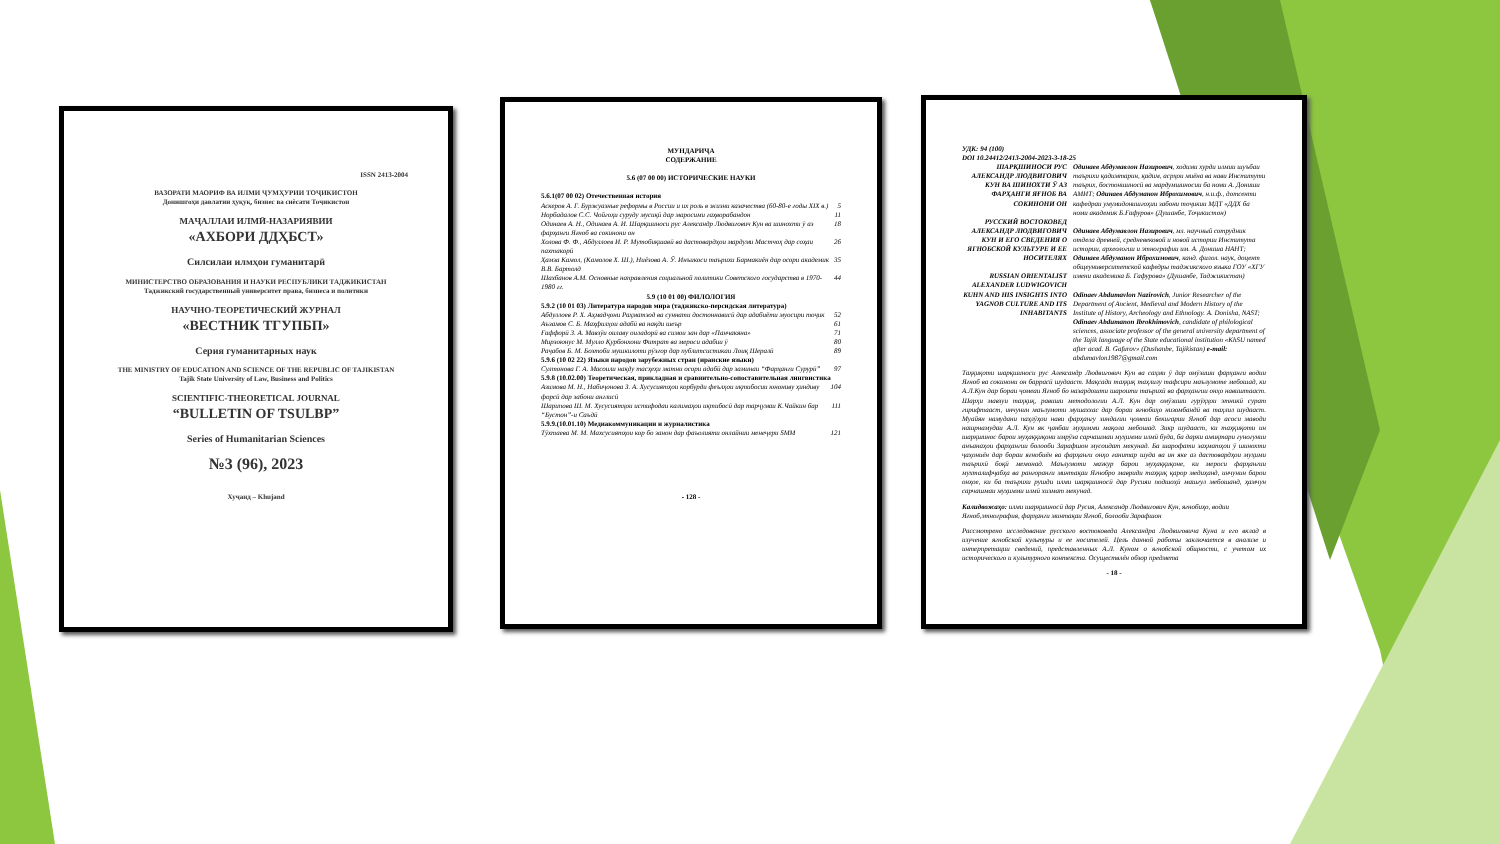ISSN 2413-2004
ВАЗОРАТИ МАОРИФ ВА ИЛМИ ҶУМҲУРИИ ТОҶИКИСТОН
Донишгоҳи давлатии ҳуқуқ, бизнес ва сиёсати Тоҷикистон
МАҶАЛЛАИ ИЛМӢ-НАЗАРИЯВИИ
«АХБОРИ ДДҲБСТ»
Силсилаи илмҳои гуманитарӣ
МИНИСТЕРСТВО ОБРАЗОВАНИЯ И НАУКИ РЕСПУБЛИКИ ТАДЖИКИСТАН
Таджикский государственный университет права, бизнеса и политики
НАУЧНО-ТЕОРЕТИЧЕСКИЙ ЖУРНАЛ
«ВЕСТНИК ТГУПБП»
Серия гуманитарных наук
THE MINISTRY OF EDUCATION AND SCIENCE OF THE REPUBLIC OF TAJIKISTAN
Tajik State University of Law, Business and Politics
SCIENTIFIC-THEORETICAL JOURNAL
“BULLETIN OF TSULBP”
Series of Humanitarian Sciences
№3 (96), 2023
Хуҷанд – Khujand
МУНДАРИҶА
СОДЕРЖАНИЕ
5.6 (07 00 00) ИСТОРИЧЕСКИЕ НАУКИ
5.6.1(07 00 02) Отечественная история
Аскеров А. Г. Буржуазные реформы в России и их роль в жизни казачества (60-80-е годы XIX в.) 5
Норбадалов С.С. Чойгоҳи суруду мусиқӣ дар маросими гаҳворабандон 11
Одинаев А. Н., Одинаев А. И. Шарқшиноси рус Александр Людвигович Кун ва шинохти ӯ аз фарҳанги Яғноб ва сокинони он 18
Холова Ф. Ф., Абдуллоев И. Р. Мутобиқшавӣ ва дастовардҳои мардуми Мастчоҳ дар соҳаи пахтакорӣ 26
Ҳамза Камол, (Камолов Х. Ш.), Ниёзова А. Ӯ. Инъикоси таърихи Бармакиён дар осори академик В.В. Бартолд 35
Шахбанов А.М. Основные направления социальной политики Советского государства в 1970-1980 гг. 44
5.9 (10 01 00) ФИЛОЛОГИЯ
5.9.2 (10 01 03) Литература народов мира (таджикско-персидская литература)
Абдуллоев Р. Х. Аҳмадҷони Раҳматзод ва суннати достоннависӣ дар адабиёти муосири тоҷик 52
Аъзамов С. Б. Маҳфилҳои адабӣ ва нақди шеър 61
Ғаффорӣ З. А. Мавзӯи оилаву оиладорӣ ва симои зан дар «Панчакяна» 71
Мирзоюнус М. Мулло Қурбонхони Фитрат ва мероси адабии ӯ 80
Раҷабов Б. М. Бозтоби мушкилоти рӯзгор дар публитсистикаи Лоиқ Шералӣ 89
5.9.6 (10 02 22) Языки народов зарубежных стран (иранские языки)
Султонова Г. А. Масоили нақду тасҳеҳи матни осори адабӣ дар заминаи “Фарҳанги Сурурӣ” 97
5.9.8 (10.02.00) Теоретическая, прикладная и сравнительно-сопоставительная лингвистика
Азимова М. Н., Набиҷонова З. А. Хусусиятҳои корбурди феълҳои иқтибосии юнониву ҳиндиву форсӣ дар забони англисӣ 104
Шарипова Ш. М. Хусусиятҳои истифодаи калимаҳои иқтибосӣ дар тарҷумаи К.Чайкин бар “Бустон”-и Саъдӣ 111
5.9.9.(10.01.10) Медиакоммуникации и журналистика
Тӯхтаева М. М. Махсусиятҳои кор бо занон дар фаъолияти онлайнии менеҷери SMM 121
- 128 -
УДК: 94 (100)
DOI 10.24412/2413-2004-2023-3-18-25
ШАРҚШИНОСИ РУС АЛЕКСАНДР ЛЮДВИГОВИЧ КУН ВА ШИНОХТИ Ӯ АЗ ФАРҲАНГИ ЯҒНОБ ВА СОКИНОНИ ОН
РУССКИЙ ВОСТОКОВЕД АЛЕКСАНДР ЛЮДВИГОВИЧ КУН И ЕГО СВЕДЕНИЯ О ЯГНОБСКОЙ КУЛЬТУРЕ И ЕЕ НОСИТЕЛЯХ
RUSSIAN ORIENTALIST ALEXANDER LUDWIGOVICH KUHN AND HIS INSIGHTS INTO YAGNOB CULTURE AND ITS INHABITANTS
Одинаев Абдумавлон Назирович, ходими хурди илмии шуъбаи таърихи қадимтарин, қадим, асрҳои миёна ва нави Институти таърих, бостоншиносӣ ва мардумшиносии ба номи А. Дониши АМИТ; Одинаев Абдуманон Иброхимович, н.и.ф., дотсенти кафедраи умумидонишгоҳии забони тоҷикии МДТ «ДДХ ба номи академик Б.Ғафуров» (Душанбе, Тоҷикистон)
Одинаев Абдумавлон Назирович, мл. научный сотрудник отдела древней, средневековой и новой истории Института истории, археологии и этнографии им. А. Дониша НАНТ; Одинаев Абдуманон Иброхимович, канд. филол. наук, доцент общеуниверситетской кафедры таджикского языка ГОУ «ХГУ имени академика Б. Гафурова» (Душанбе, Таджикистан)
Odinaev Abdumavlon Nazirovich, Junior Researcher of the Department of Ancient, Medieval and Modern History of the Institute of History, Archeology and Ethnology. A. Donisha, NAST; Odinaev Abdumanon Ibrokhimovich, candidate of philological sciences, associate professor of the general university department of the Tajik language of the State educational institution «KhSU named after acad. B. Gafurov» (Dushanbe, Tajikistan) e-mail: abdumavlon1987@gmail.com
Таҳқиқоти шарқшиноси рус Александр Людвигович Кун ва саҳми ӯ дар омӯзиши фарҳанги водии Яғноб ва сокинони он баррасӣ шудааст. Мақсади таҳқиқ таҳлилу тафсири маълумоте мебошад, ки А.Л.Кун дар бораи ҷомеаи Яғноб бо назардошти шароити таърихӣ ва фарҳангии онҳо навиштааст. Шарҳи мавзуи таҳқиқ, равиши методологии А.Л. Кун дар омӯзиши гурӯҳҳои этникӣ сурат гирифтааст, инчунин маълумоти мушаххас дар бораи яғнобиҳо низомбандӣ ва таҳлил шудааст. Муайян намудани паҳлӯҳои нави фарҳангу зиндагии ҷомеаи бекигарии Яғноб дар асоси маводи нашрнамудаи А.Л. Кун як ҷанбаи муҳимми мақола мебошад. Зикр шудааст, ки таҳқиқоти ин шарқшинос барои муҳаққиқони имрӯза сарчашмаи муҳимми илмӣ буда, ба дарки амиқтари гуногунии анъанаҳои фарҳангии болооби Зарафшон мусоидат мекунад. Ба шарофати заҳматҳои ӯ шинохти ҷаҳониён дар бораи яғнобиён ва фарҳанги онҳо ғанитар шуда ва ин яке аз дастовардҳои муҳими таърихӣ боқӣ мемонад. Маълумоти мазкур барои муҳаққиқоне, ки мероси фарҳангии мухталифҷабҳа ва рангоранги минтақаи Яғнобро мавриди таҳқиқ қарор медиҳанд, инчунин барои онҳое, ки ба таърихи рушди илми шарқшиносӣ дар Русияи подшоҳӣ машғул мебошанд, ҳамчун сарчашмаи муҳимми илмӣ хизмат мекунад.
Калидвожаҳо: илми шарқшиносӣ дар Русия, Александр Людвигович Кун, яғнобиҳо, водии Яғноб,этнография, фарҳанги минтақаи Яғноб, болооби Зарафшон
Рассмотрено исследование русского востоковеда Александра Людвиговича Куна и его вклад в изучение ягнобской культуры и ее носителей. Цель данной работы заключается в анализе и интерпретации сведений, представленных А.Л. Куном о ягнобской общности, с учетом их исторического и культурного контекста. Осуществлён обзор предмета
- 18 -